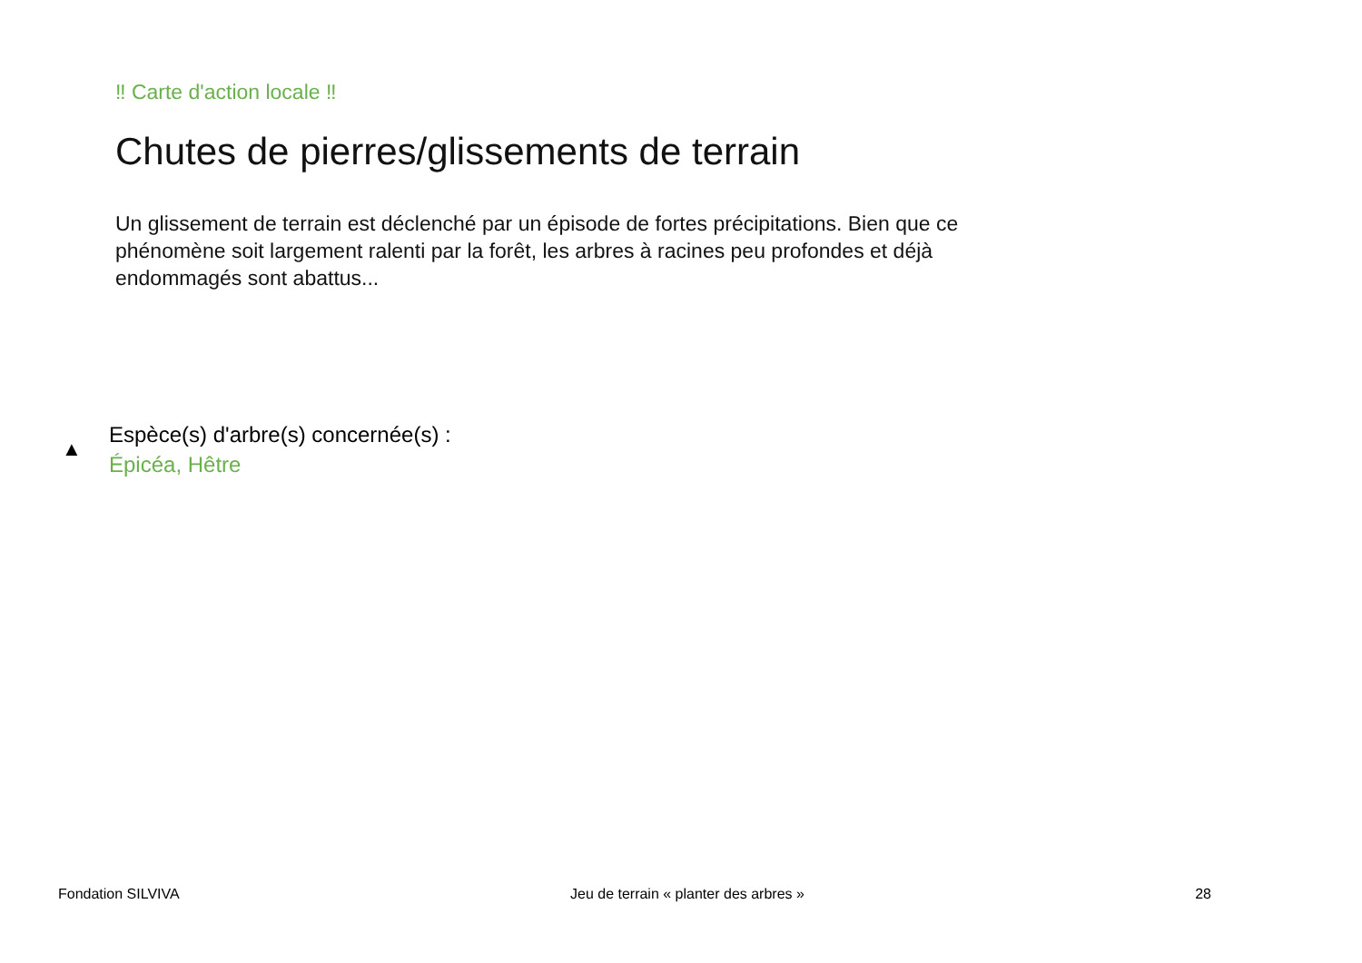‼ Carte d'action locale ‼
Chutes de pierres/glissements de terrain
Un glissement de terrain est déclenché par un épisode de fortes précipitations. Bien que ce phénomène soit largement ralenti par la forêt, les arbres à racines peu profondes et déjà endommagés sont abattus...
▲
Espèce(s) d'arbre(s) concernée(s) :
Épicéa, Hêtre
Fondation SILVIVA Jeu de terrain « planter des arbres » 28